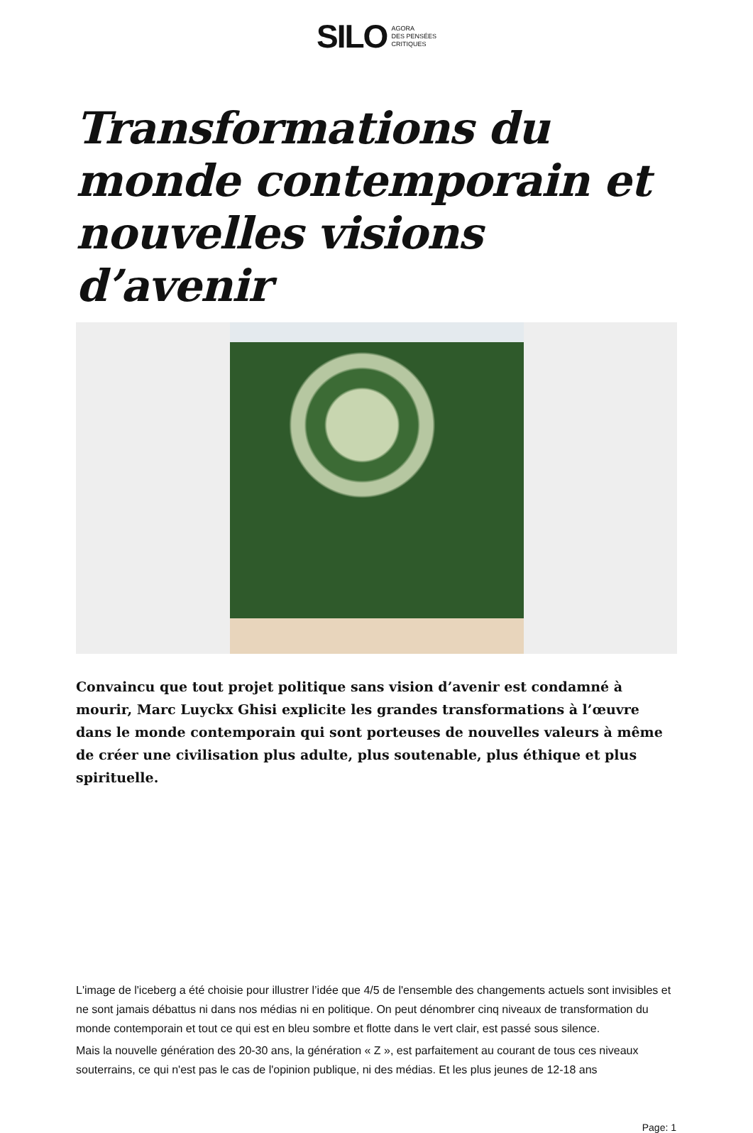SILO AGORA
DES PENSÉES
CRITIQUES
Transformations du monde contemporain et nouvelles visions d’avenir
Convaincu que tout projet politique sans vision d’avenir est condamné à mourir, Marc Luyckx Ghisi explicite les grandes transformations à l’œuvre dans le monde contemporain qui sont porteuses de nouvelles valeurs à même de créer une civilisation plus adulte, plus soutenable, plus éthique et plus spirituelle.
L'image de l'iceberg a été choisie pour illustrer l’idée que 4/5 de l'ensemble des changements actuels sont invisibles et ne sont jamais débattus ni dans nos médias ni en politique. On peut dénombrer cinq niveaux de transformation du monde contemporain et tout ce qui est en bleu sombre et flotte dans le vert clair, est passé sous silence.
Mais la nouvelle génération des 20-30 ans, la génération « Z », est parfaitement au courant de tous ces niveaux souterrains, ce qui n'est pas le cas de l'opinion publique, ni des médias. Et les plus jeunes de 12-18 ans
Page: 1